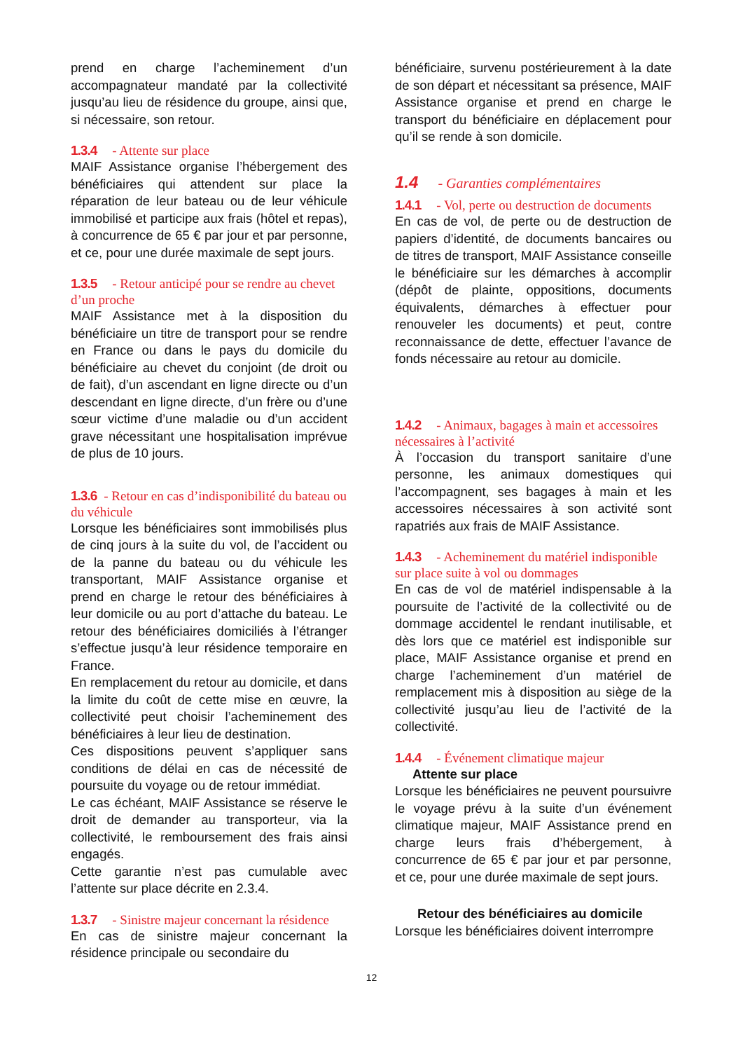prend en charge l’acheminement d’un accompagnateur mandaté par la collectivité jusqu’au lieu de résidence du groupe, ainsi que, si nécessaire, son retour.
1.3.4 - Attente sur place
MAIF Assistance organise l’hébergement des bénéficiaires qui attendent sur place la réparation de leur bateau ou de leur véhicule immobilisé et participe aux frais (hôtel et repas), à concurrence de 65 € par jour et par personne, et ce, pour une durée maximale de sept jours.
1.3.5 - Retour anticipé pour se rendre au chevet d’un proche
MAIF Assistance met à la disposition du bénéficiaire un titre de transport pour se rendre en France ou dans le pays du domicile du bénéficiaire au chevet du conjoint (de droit ou de fait), d’un ascendant en ligne directe ou d’un descendant en ligne directe, d’un frère ou d’une sœur victime d’une maladie ou d’un accident grave nécessitant une hospitalisation imprévue de plus de 10 jours.
1.3.6 - Retour en cas d’indisponibilité du bateau ou du véhicule
Lorsque les bénéficiaires sont immobilisés plus de cinq jours à la suite du vol, de l’accident ou de la panne du bateau ou du véhicule les transportant, MAIF Assistance organise et prend en charge le retour des bénéficiaires à leur domicile ou au port d’attache du bateau. Le retour des bénéficiaires domiciliés à l’étranger s’effectue jusqu’à leur résidence temporaire en France.
En remplacement du retour au domicile, et dans la limite du coût de cette mise en œuvre, la collectivité peut choisir l’acheminement des bénéficiaires à leur lieu de destination.
Ces dispositions peuvent s’appliquer sans conditions de délai en cas de nécessité de poursuite du voyage ou de retour immédiat.
Le cas échéant, MAIF Assistance se réserve le droit de demander au transporteur, via la collectivité, le remboursement des frais ainsi engagés.
Cette garantie n’est pas cumulable avec l’attente sur place décrite en 2.3.4.
1.3.7 - Sinistre majeur concernant la résidence
En cas de sinistre majeur concernant la résidence principale ou secondaire du
bénéficiaire, survenu postérieurement à la date de son départ et nécessitant sa présence, MAIF Assistance organise et prend en charge le transport du bénéficiaire en déplacement pour qu’il se rende à son domicile.
1.4 - Garanties complémentaires
1.4.1 - Vol, perte ou destruction de documents
En cas de vol, de perte ou de destruction de papiers d’identité, de documents bancaires ou de titres de transport, MAIF Assistance conseille le bénéficiaire sur les démarches à accomplir (dépôt de plainte, oppositions, documents équivalents, démarches à effectuer pour renouveler les documents) et peut, contre reconnaissance de dette, effectuer l’avance de fonds nécessaire au retour au domicile.
1.4.2 - Animaux, bagages à main et accessoires nécessaires à l’activité
À l’occasion du transport sanitaire d’une personne, les animaux domestiques qui l’accompagnent, ses bagages à main et les accessoires nécessaires à son activité sont rapatriés aux frais de MAIF Assistance.
1.4.3 - Acheminement du matériel indisponible sur place suite à vol ou dommages
En cas de vol de matériel indispensable à la poursuite de l’activité de la collectivité ou de dommage accidentel le rendant inutilisable, et dès lors que ce matériel est indisponible sur place, MAIF Assistance organise et prend en charge l’acheminement d’un matériel de remplacement mis à disposition au siège de la collectivité jusqu’au lieu de l’activité de la collectivité.
1.4.4 - Événement climatique majeur
Attente sur place
Lorsque les bénéficiaires ne peuvent poursuivre le voyage prévu à la suite d’un événement climatique majeur, MAIF Assistance prend en charge leurs frais d’hébergement, à concurrence de 65 € par jour et par personne, et ce, pour une durée maximale de sept jours.
Retour des bénéficiaires au domicile
Lorsque les bénéficiaires doivent interrompre
12